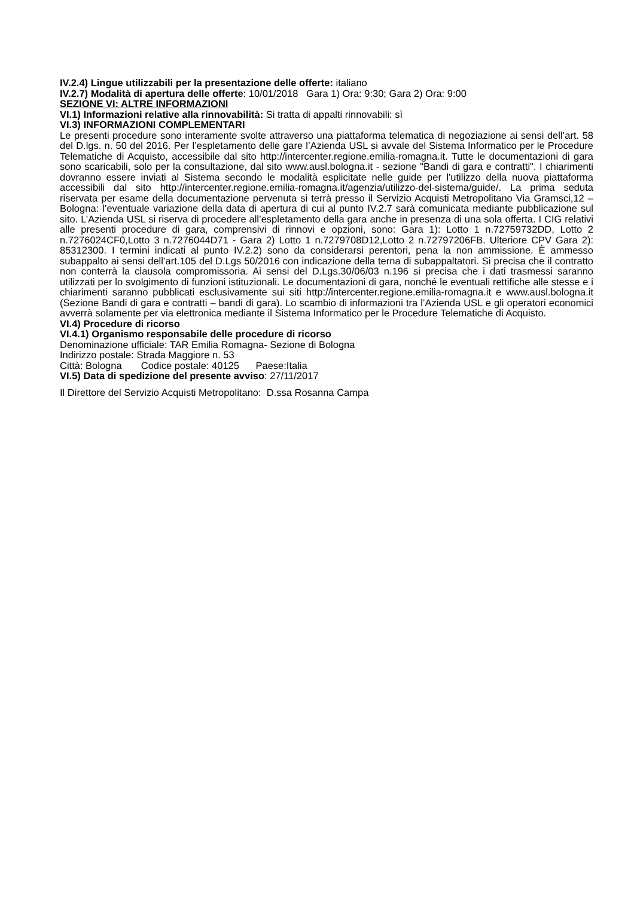IV.2.4) Lingue utilizzabili per la presentazione delle offerte: italiano
IV.2.7) Modalità di apertura delle offerte: 10/01/2018 Gara 1) Ora: 9:30; Gara 2) Ora: 9:00
SEZIONE VI: ALTRE INFORMAZIONI
VI.1) Informazioni relative alla rinnovabilità: Si tratta di appalti rinnovabili: sì
VI.3) INFORMAZIONI COMPLEMENTARI
Le presenti procedure sono interamente svolte attraverso una piattaforma telematica di negoziazione ai sensi dell’art. 58 del D.lgs. n. 50 del 2016. Per l’espletamento delle gare l’Azienda USL si avvale del Sistema Informatico per le Procedure Telematiche di Acquisto, accessibile dal sito http://intercenter.regione.emilia-romagna.it. Tutte le documentazioni di gara sono scaricabili, solo per la consultazione, dal sito www.ausl.bologna.it - sezione "Bandi di gara e contratti". I chiarimenti dovranno essere inviati al Sistema secondo le modalità esplicitate nelle guide per l'utilizzo della nuova piattaforma accessibili dal sito http://intercenter.regione.emilia-romagna.it/agenzia/utilizzo-del-sistema/guide/. La prima seduta riservata per esame della documentazione pervenuta si terrà presso il Servizio Acquisti Metropolitano Via Gramsci,12 – Bologna: l’eventuale variazione della data di apertura di cui al punto IV.2.7 sarà comunicata mediante pubblicazione sul sito. L’Azienda USL si riserva di procedere all’espletamento della gara anche in presenza di una sola offerta. I CIG relativi alle presenti procedure di gara, comprensivi di rinnovi e opzioni, sono: Gara 1): Lotto 1 n.72759732DD, Lotto 2 n.7276024CF0,Lotto 3 n.7276044D71 - Gara 2) Lotto 1 n.7279708D12,Lotto 2 n.72797206FB. Ulteriore CPV Gara 2): 85312300. I termini indicati al punto IV.2.2) sono da considerarsi perentori, pena la non ammissione. È ammesso subappalto ai sensi dell’art.105 del D.Lgs 50/2016 con indicazione della terna di subappaltatori. Si precisa che il contratto non conterrà la clausola compromissoria. Ai sensi del D.Lgs.30/06/03 n.196 si precisa che i dati trasmessi saranno utilizzati per lo svolgimento di funzioni istituzionali. Le documentazioni di gara, nonché le eventuali rettifiche alle stesse e i chiarimenti saranno pubblicati esclusivamente sui siti http://intercenter.regione.emilia-romagna.it e www.ausl.bologna.it (Sezione Bandi di gara e contratti – bandi di gara). Lo scambio di informazioni tra l’Azienda USL e gli operatori economici avverrà solamente per via elettronica mediante il Sistema Informatico per le Procedure Telematiche di Acquisto.
VI.4) Procedure di ricorso
VI.4.1) Organismo responsabile delle procedure di ricorso
Denominazione ufficiale: TAR Emilia Romagna- Sezione di Bologna
Indirizzo postale: Strada Maggiore n. 53
Città: Bologna Codice postale: 40125 Paese:Italia
VI.5) Data di spedizione del presente avviso: 27/11/2017
Il Direttore del Servizio Acquisti Metropolitano: D.ssa Rosanna Campa